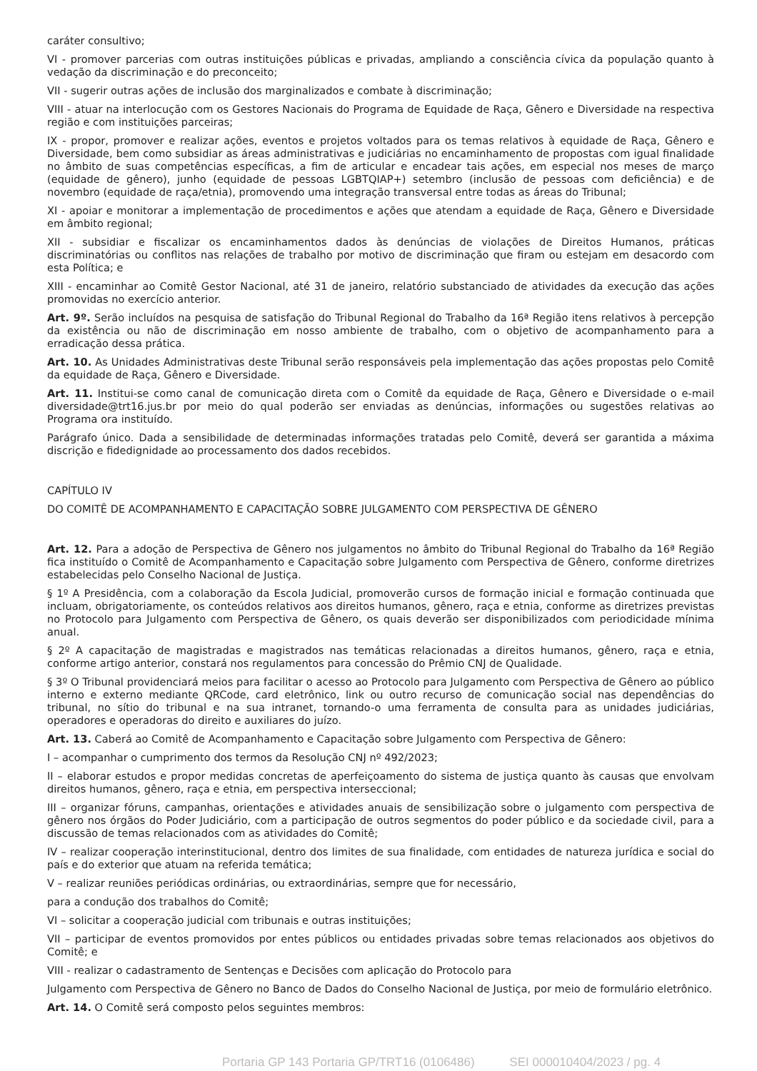caráter consultivo;
VI - promover parcerias com outras instituições públicas e privadas, ampliando a consciência cívica da população quanto à vedação da discriminação e do preconceito;
VII - sugerir outras ações de inclusão dos marginalizados e combate à discriminação;
VIII - atuar na interlocução com os Gestores Nacionais do Programa de Equidade de Raça, Gênero e Diversidade na respectiva região e com instituições parceiras;
IX - propor, promover e realizar ações, eventos e projetos voltados para os temas relativos à equidade de Raça, Gênero e Diversidade, bem como subsidiar as áreas administrativas e judiciárias no encaminhamento de propostas com igual finalidade no âmbito de suas competências específicas, a fim de articular e encadear tais ações, em especial nos meses de março (equidade de gênero), junho (equidade de pessoas LGBTQIAP+) setembro (inclusão de pessoas com deficiência) e de novembro (equidade de raça/etnia), promovendo uma integração transversal entre todas as áreas do Tribunal;
XI - apoiar e monitorar a implementação de procedimentos e ações que atendam a equidade de Raça, Gênero e Diversidade em âmbito regional;
XII - subsidiar e fiscalizar os encaminhamentos dados às denúncias de violações de Direitos Humanos, práticas discriminatórias ou conflitos nas relações de trabalho por motivo de discriminação que firam ou estejam em desacordo com esta Política; e
XIII - encaminhar ao Comitê Gestor Nacional, até 31 de janeiro, relatório substanciado de atividades da execução das ações promovidas no exercício anterior.
Art. 9º. Serão incluídos na pesquisa de satisfação do Tribunal Regional do Trabalho da 16ª Região itens relativos à percepção da existência ou não de discriminação em nosso ambiente de trabalho, com o objetivo de acompanhamento para a erradicação dessa prática.
Art. 10. As Unidades Administrativas deste Tribunal serão responsáveis pela implementação das ações propostas pelo Comitê da equidade de Raça, Gênero e Diversidade.
Art. 11. Institui-se como canal de comunicação direta com o Comitê da equidade de Raça, Gênero e Diversidade o e-mail diversidade@trt16.jus.br por meio do qual poderão ser enviadas as denúncias, informações ou sugestões relativas ao Programa ora instituído.
Parágrafo único. Dada a sensibilidade de determinadas informações tratadas pelo Comitê, deverá ser garantida a máxima discrição e fidedignidade ao processamento dos dados recebidos.
CAPÍTULO IV
DO COMITÊ DE ACOMPANHAMENTO E CAPACITAÇÃO SOBRE JULGAMENTO COM PERSPECTIVA DE GÊNERO
Art. 12. Para a adoção de Perspectiva de Gênero nos julgamentos no âmbito do Tribunal Regional do Trabalho da 16ª Região fica instituído o Comitê de Acompanhamento e Capacitação sobre Julgamento com Perspectiva de Gênero, conforme diretrizes estabelecidas pelo Conselho Nacional de Justiça.
§ 1º A Presidência, com a colaboração da Escola Judicial, promoverão cursos de formação inicial e formação continuada que incluam, obrigatoriamente, os conteúdos relativos aos direitos humanos, gênero, raça e etnia, conforme as diretrizes previstas no Protocolo para Julgamento com Perspectiva de Gênero, os quais deverão ser disponibilizados com periodicidade mínima anual.
§ 2º A capacitação de magistradas e magistrados nas temáticas relacionadas a direitos humanos, gênero, raça e etnia, conforme artigo anterior, constará nos regulamentos para concessão do Prêmio CNJ de Qualidade.
§ 3º O Tribunal providenciará meios para facilitar o acesso ao Protocolo para Julgamento com Perspectiva de Gênero ao público interno e externo mediante QRCode, card eletrônico, link ou outro recurso de comunicação social nas dependências do tribunal, no sítio do tribunal e na sua intranet, tornando-o uma ferramenta de consulta para as unidades judiciárias, operadores e operadoras do direito e auxiliares do juízo.
Art. 13. Caberá ao Comitê de Acompanhamento e Capacitação sobre Julgamento com Perspectiva de Gênero:
I – acompanhar o cumprimento dos termos da Resolução CNJ nº 492/2023;
II – elaborar estudos e propor medidas concretas de aperfeiçoamento do sistema de justiça quanto às causas que envolvam direitos humanos, gênero, raça e etnia, em perspectiva interseccional;
III – organizar fóruns, campanhas, orientações e atividades anuais de sensibilização sobre o julgamento com perspectiva de gênero nos órgãos do Poder Judiciário, com a participação de outros segmentos do poder público e da sociedade civil, para a discussão de temas relacionados com as atividades do Comitê;
IV – realizar cooperação interinstitucional, dentro dos limites de sua finalidade, com entidades de natureza jurídica e social do país e do exterior que atuam na referida temática;
V – realizar reuniões periódicas ordinárias, ou extraordinárias, sempre que for necessário,
para a condução dos trabalhos do Comitê;
VI – solicitar a cooperação judicial com tribunais e outras instituições;
VII – participar de eventos promovidos por entes públicos ou entidades privadas sobre temas relacionados aos objetivos do Comitê; e
VIII - realizar o cadastramento de Sentenças e Decisões com aplicação do Protocolo para
Julgamento com Perspectiva de Gênero no Banco de Dados do Conselho Nacional de Justiça, por meio de formulário eletrônico.
Art. 14. O Comitê será composto pelos seguintes membros:
Portaria GP 143 Portaria GP/TRT16 (0106486) SEI 000010404/2023 / pg. 4